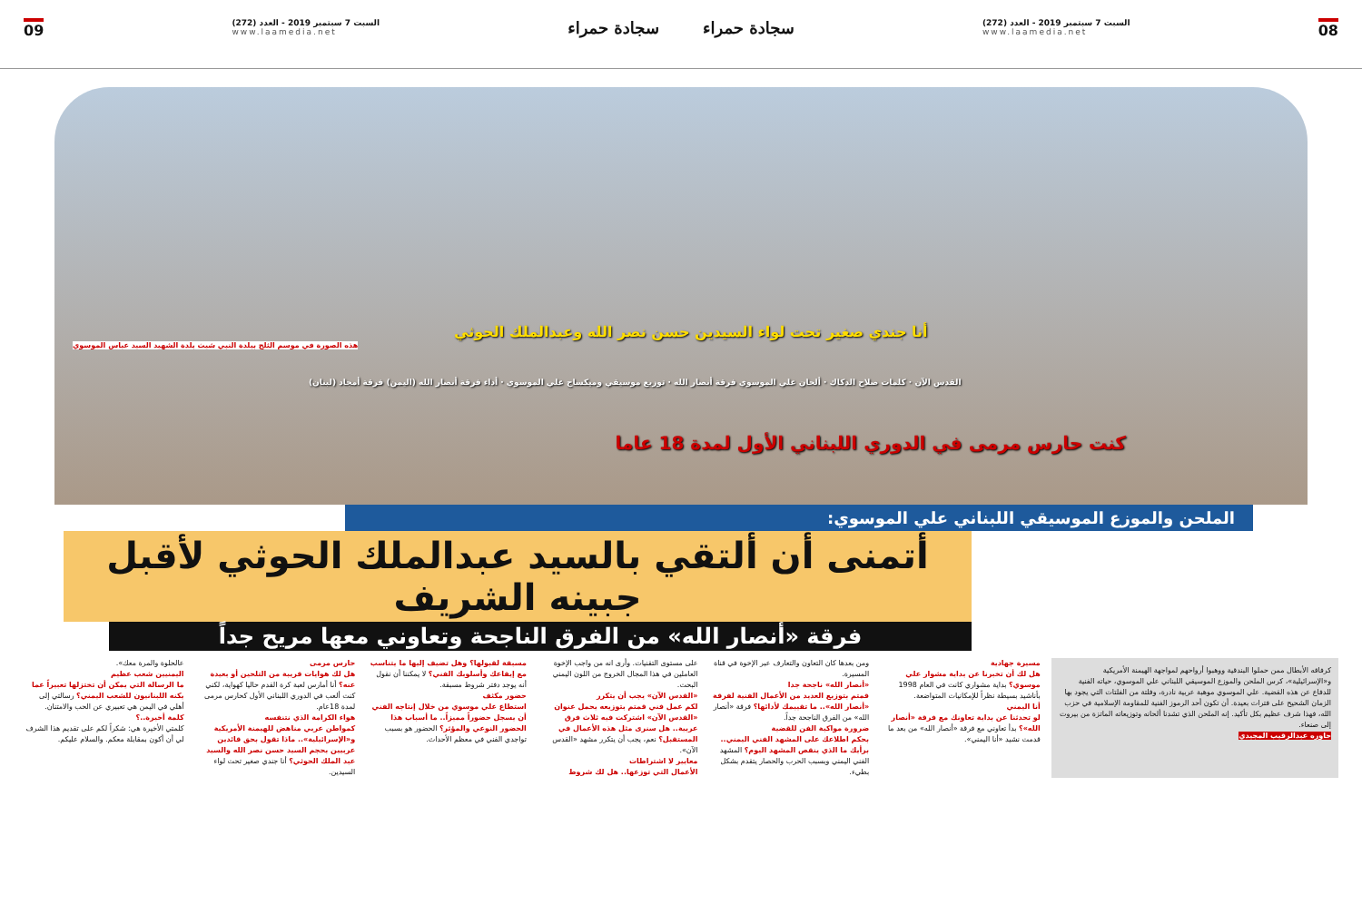08
السبت 7 سبتمبر 2019 - العدد (272)
www.laamedia.net
سجادة حمراء
سجادة حمراء
السبت 7 سبتمبر 2019 - العدد (272)
www.laamedia.net
09
كنت حارس مرمى في الدوري اللبناني الأول لمدة 18 عاما
أنا جندي صغير تحت لواء السيدين حسن نصر الله وعبدالملك الحوثي
هذه الصورة في موسم الثلج ببلدة النبي شيث بلدة الشهيد السيد عباس الموسوي
القدس الآن · كلمات صلاح الدكاك · ألحان علي الموسوي فرقة أنصار الله · توزيع موسيقي وميكساج علي الموسوي · أداء فرقة أنصار الله (اليمن) فرقة أمجاد (لبنان)
الملحن والموزع الموسيقي اللبناني علي الموسوي:
أتمنى أن ألتقي بالسيد عبدالملك الحوثي لأقبل جبينه الشريف
فرقة «أنصار الله» من الفرق الناجحة وتعاوني معها مريح جداً
كرفاقه الأبطال ممن حملوا البندقية ووهبوا أرواحهم لمواجهة الهيمنة الأمريكية و«الإسرائيلية»، كرس الملحن والموزع الموسيقي اللبناني علي الموسوي، حياته الفنية للدفاع عن هذه القضية. علي الموسوي موهبة عربية نادرة، وفلتة من الفلتات التي يجود بها الزمان الشحيح على فترات بعيدة. أن تكون أحد الرموز الفنية للمقاومة الإسلامية في حزب الله، فهذا شرف عظيم بكل تأكيد. إنه الملحن الذي تشدنا ألحانه وتوزيعاته الماتزة من بيروت إلى صنعاء.
حاوره عبدالرقيب المجيدي
مسيرة جهادية
هل لك أن تخبرنا عن بداية مشوار علي موسوي؟ بداية مشواري كانت في العام 1998 بأناشيد بسيطة نظراً للإمكانيات المتواضعة.
أنا اليمني
لو تحدثنا عن بداية تعاونك مع فرقة «أنصار الله»؟ بدأ تعاوني مع فرقة «أنصار الله» من بعد ما قدمت نشيد «أنا اليمني».
ومن بعدها كان التعاون والتعارف عبر الإخوة في قناة المسيرة.
«أنصار الله» ناجحة جدا
قمتم بتوزيع العديد من الأعمال الفنية لفرقة «أنصار الله».. ما تقييمك لأدائها؟ فرقة «أنصار الله» من الفرق الناجحة جداً.
ضرورة مواكبة الفن للقضية
بحكم اطلاعك على المشهد الفني اليمني.. برأيك ما الذي ينقص المشهد اليوم؟ المشهد الفني اليمني وبسبب الحرب والحصار يتقدم بشكل بطيء.
على مستوى التقنيات. وأرى انه من واجب الإخوة العاملين في هذا المجال الخروج من اللون اليمني البحت.
«القدس الآن» يجب أن يتكرر
لكم عمل فني قمتم بتوزيعه يحمل عنوان «القدس الآن» اشتركت فيه ثلاث فرق عربية.. هل سنرى مثل هذه الأعمال في المستقبل؟ نعم، يجب أن يتكرر مشهد «القدس الآن».
معايير لا اشتراطات
الأعمال التي توزعها.. هل لك شروط
مسبقة لقبولها؟ وهل تضيف إليها ما يتناسب مع إيقاعك وأسلوبك الفني؟ لا يمكننا أن نقول أنه يوجد دفتر شروط مسبقة.
حضور مكثف
استطاع علي موسوي من خلال إنتاجه الفني أن يسجل حضوراً مميزاً.. ما أسباب هذا الحضور النوعي والمؤثر؟ الحضور هو بسبب تواجدي الفني في معظم الأحداث.
حارس مرمى
هل لك هوايات قريبة من التلحين أو بعيدة عنه؟ أنا أمارس لعبة كرة القدم حاليا كهواية، لكني كنت ألعب في الدوري اللبناني الأول كحارس مرمى لمدة 18عام.
هواء الكرامة الذي نتنفسه
كمواطن عربي مناهض للهيمنة الأمريكية و«الإسرائيلية».. ماذا تقول بحق قائدين عربيين بحجم السيد حسن نصر الله والسيد عبد الملك الحوثي؟ أنا جندي صغير تحت لواء السيدين.
عالحلوة والمرة معك».
اليمنيين شعب عظيم
ما الرسالة التي يمكن أن تختزلها تعبيراً عما يكنه اللبنانيون للشعب اليمني؟ رسالتي إلى أهلي في اليمن هي تعبيري عن الحب والامتنان.
كلمة أخيرة..؟
كلمتي الأخيرة هي: شكراً لكم على تقديم هذا الشرف لي أن أكون بمقابلة معكم. والسلام عليكم.